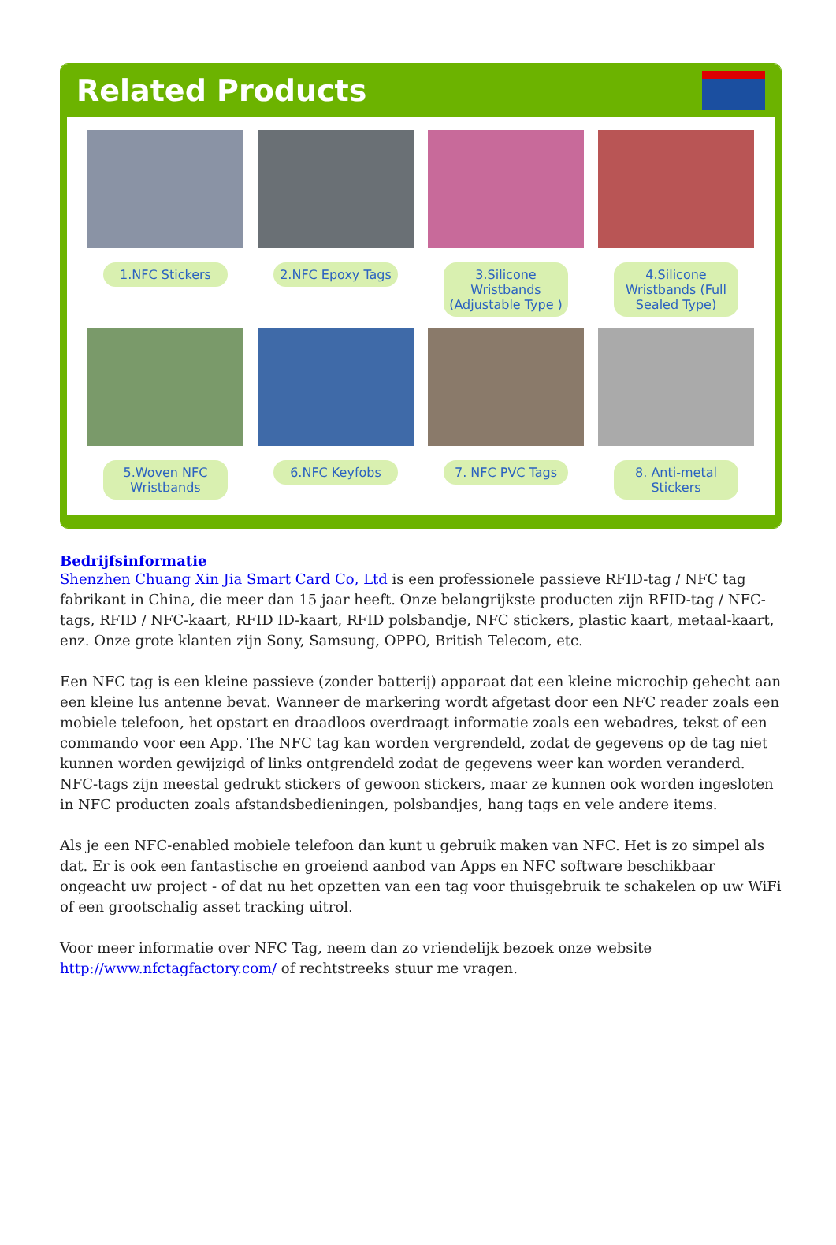Related Products
1.NFC Stickers
2.NFC Epoxy Tags
3.Silicone Wristbands (Adjustable Type )
4.Silicone Wristbands (Full Sealed Type)
5.Woven NFC Wristbands
6.NFC Keyfobs
7. NFC PVC Tags
8. Anti-metal Stickers
Bedrijfsinformatie
Shenzhen Chuang Xin Jia Smart Card Co, Ltd is een professionele passieve RFID-tag / NFC tag fabrikant in China, die meer dan 15 jaar heeft. Onze belangrijkste producten zijn RFID-tag / NFC-tags, RFID / NFC-kaart, RFID ID-kaart, RFID polsbandje, NFC stickers, plastic kaart, metaal-kaart, enz. Onze grote klanten zijn Sony, Samsung, OPPO, British Telecom, etc.
Een NFC tag is een kleine passieve (zonder batterij) apparaat dat een kleine microchip gehecht aan een kleine lus antenne bevat. Wanneer de markering wordt afgetast door een NFC reader zoals een mobiele telefoon, het opstart en draadloos overdraagt informatie zoals een webadres, tekst of een commando voor een App. The NFC tag kan worden vergrendeld, zodat de gegevens op de tag niet kunnen worden gewijzigd of links ontgrendeld zodat de gegevens weer kan worden veranderd. NFC-tags zijn meestal gedrukt stickers of gewoon stickers, maar ze kunnen ook worden ingesloten in NFC producten zoals afstandsbedieningen, polsbandjes, hang tags en vele andere items.
Als je een NFC-enabled mobiele telefoon dan kunt u gebruik maken van NFC. Het is zo simpel als dat. Er is ook een fantastische en groeiend aanbod van Apps en NFC software beschikbaar ongeacht uw project - of dat nu het opzetten van een tag voor thuisgebruik te schakelen op uw WiFi of een grootschalig asset tracking uitrol.
Voor meer informatie over NFC Tag, neem dan zo vriendelijk bezoek onze website http://www.nfctagfactory.com/ of rechtstreeks stuur me vragen.